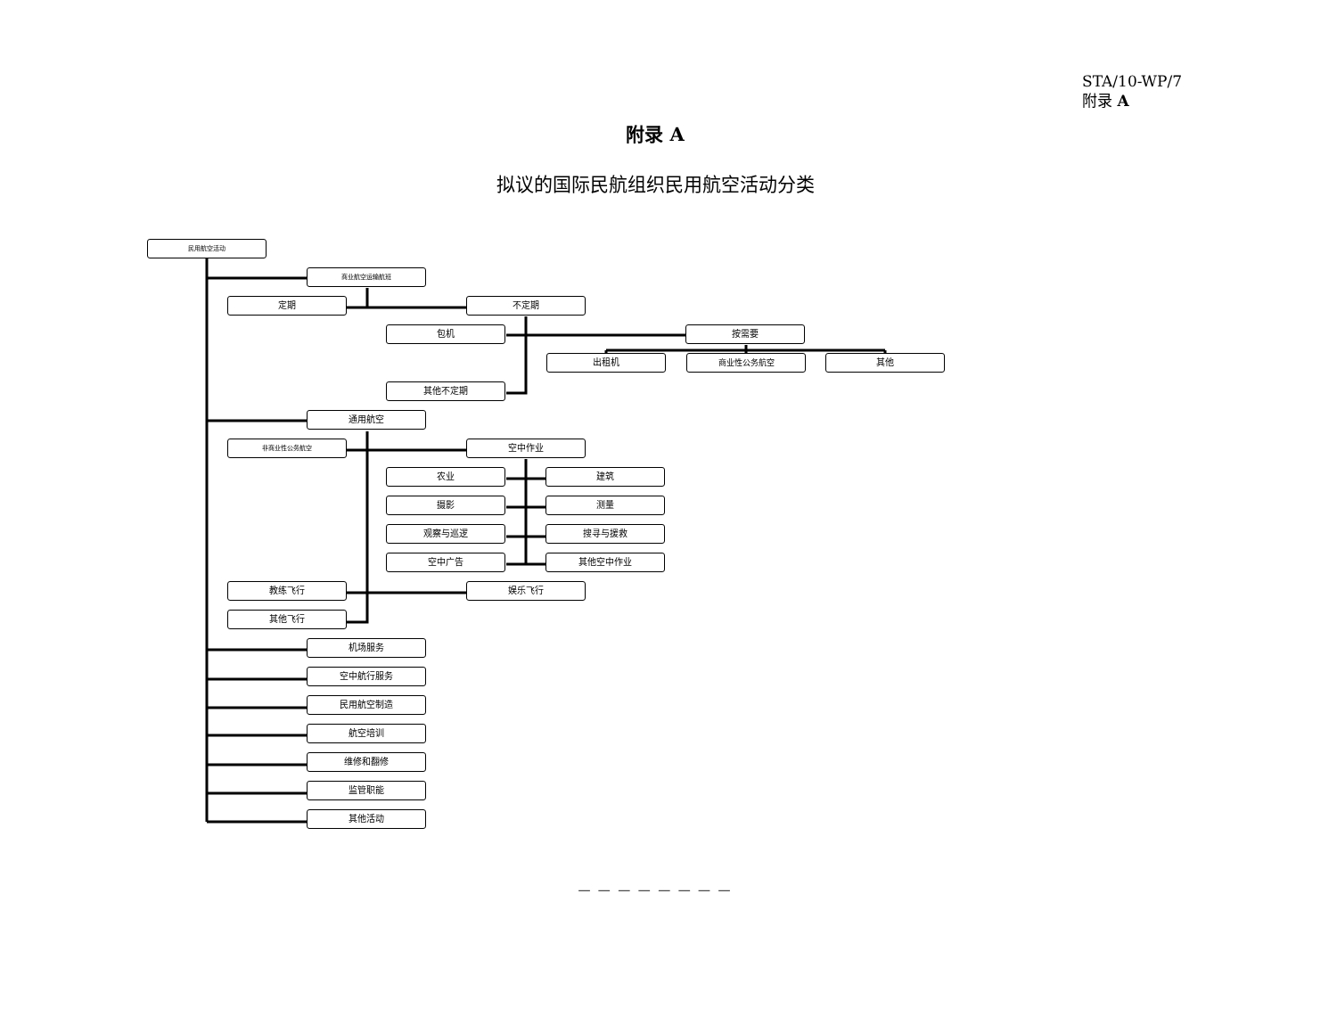STA/10-WP/7
附录 A
附录 A
拟议的国际民航组织民用航空活动分类
民用航空活动
商业航空运输航班
定期 不定期
包机 按需要
出租机 商业性公务航空 其他
其他不定期
通用航空
非商业性公务航空
空中作业
农业 建筑
摄影 测量
观察与巡逻 搜寻与援救
空中广告 其他空中作业
教练飞行 娱乐飞行
其他飞行
机场服务
空中航行服务
民用航空制造
航空培训
维修和翻修
监管职能
其他活动
— — — — — — — —